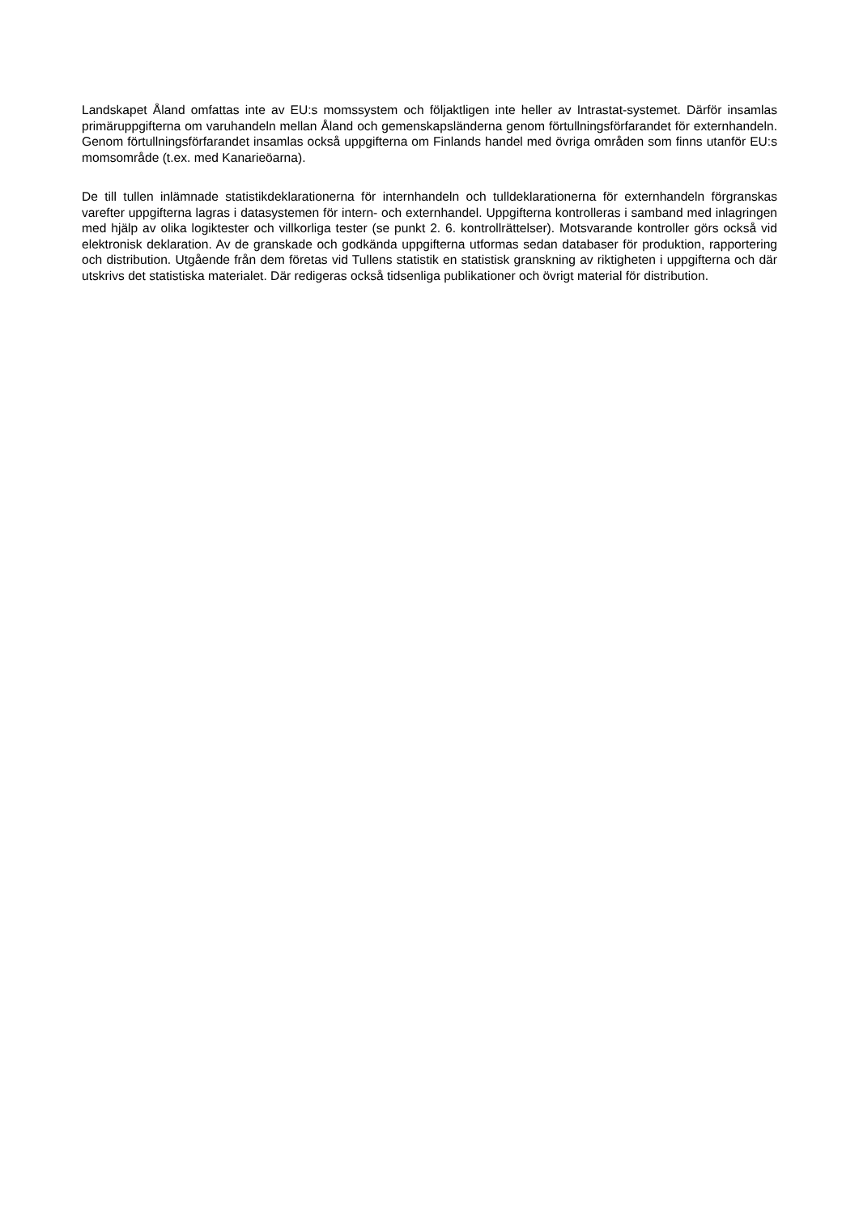Landskapet Åland omfattas inte av EU:s momssystem och följaktligen inte heller av Intrastat-systemet. Därför insamlas primäruppgifterna om varuhandeln mellan Åland och gemenskapsländerna genom förtullningsförfarandet för externhandeln. Genom förtullningsförfarandet insamlas också uppgifterna om Finlands handel med övriga områden som finns utanför EU:s momsområde (t.ex. med Kanarieöarna).
De till tullen inlämnade statistikdeklarationerna för internhandeln och tulldeklarationerna för externhandeln förgranskas varefter uppgifterna lagras i datasystemen för intern- och externhandel. Uppgifterna kontrolleras i samband med inlagringen med hjälp av olika logiktester och villkorliga tester (se punkt 2. 6. kontrollrättelser). Motsvarande kontroller görs också vid elektronisk deklaration. Av de granskade och godkända uppgifterna utformas sedan databaser för produktion, rapportering och distribution. Utgående från dem företas vid Tullens statistik en statistisk granskning av riktigheten i uppgifterna och där utskrivs det statistiska materialet. Där redigeras också tidsenliga publikationer och övrigt material för distribution.